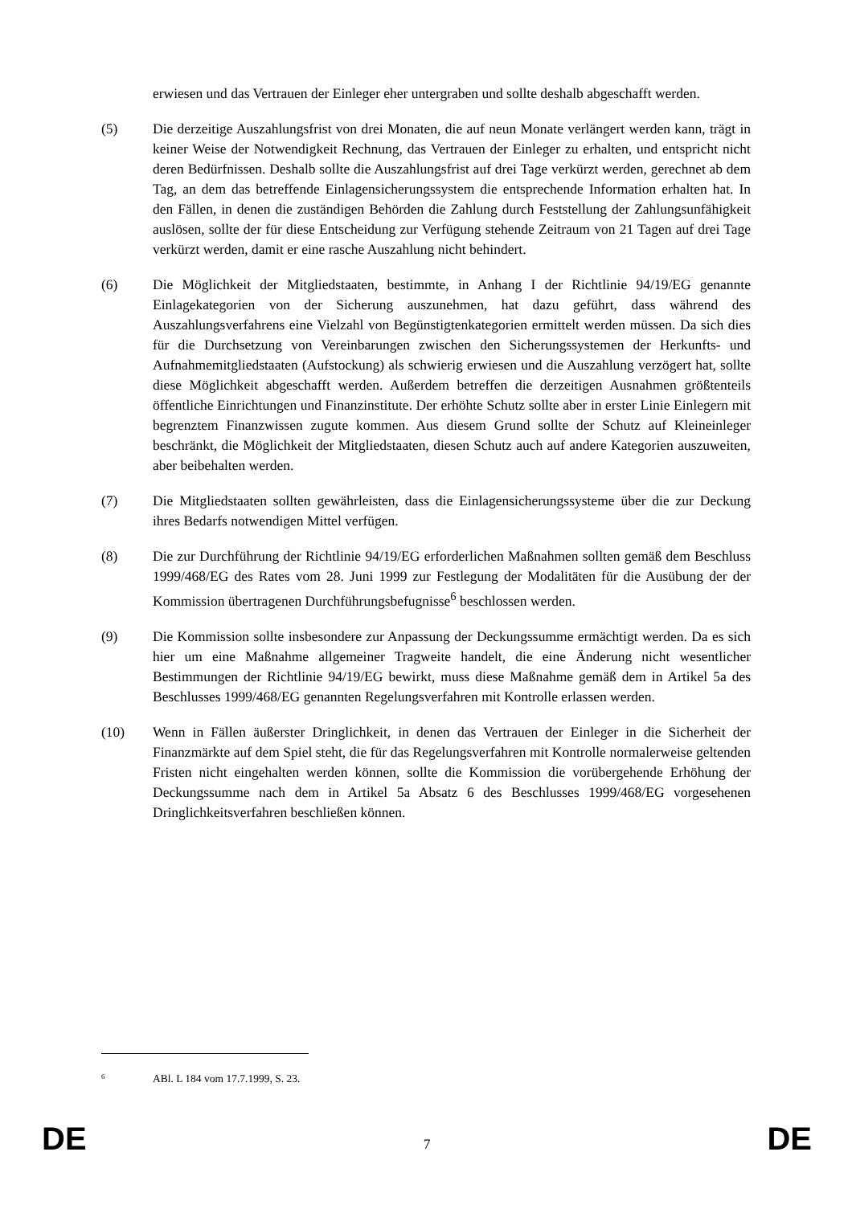erwiesen und das Vertrauen der Einleger eher untergraben und sollte deshalb abgeschafft werden.
(5) Die derzeitige Auszahlungsfrist von drei Monaten, die auf neun Monate verlängert werden kann, trägt in keiner Weise der Notwendigkeit Rechnung, das Vertrauen der Einleger zu erhalten, und entspricht nicht deren Bedürfnissen. Deshalb sollte die Auszahlungsfrist auf drei Tage verkürzt werden, gerechnet ab dem Tag, an dem das betreffende Einlagensicherungssystem die entsprechende Information erhalten hat. In den Fällen, in denen die zuständigen Behörden die Zahlung durch Feststellung der Zahlungsunfähigkeit auslösen, sollte der für diese Entscheidung zur Verfügung stehende Zeitraum von 21 Tagen auf drei Tage verkürzt werden, damit er eine rasche Auszahlung nicht behindert.
(6) Die Möglichkeit der Mitgliedstaaten, bestimmte, in Anhang I der Richtlinie 94/19/EG genannte Einlagekategorien von der Sicherung auszunehmen, hat dazu geführt, dass während des Auszahlungsverfahrens eine Vielzahl von Begünstigtenkategorien ermittelt werden müssen. Da sich dies für die Durchsetzung von Vereinbarungen zwischen den Sicherungssystemen der Herkunfts- und Aufnahmemitgliedstaaten (Aufstockung) als schwierig erwiesen und die Auszahlung verzögert hat, sollte diese Möglichkeit abgeschafft werden. Außerdem betreffen die derzeitigen Ausnahmen größtenteils öffentliche Einrichtungen und Finanzinstitute. Der erhöhte Schutz sollte aber in erster Linie Einlegern mit begrenztem Finanzwissen zugute kommen. Aus diesem Grund sollte der Schutz auf Kleineinleger beschränkt, die Möglichkeit der Mitgliedstaaten, diesen Schutz auch auf andere Kategorien auszuweiten, aber beibehalten werden.
(7) Die Mitgliedstaaten sollten gewährleisten, dass die Einlagensicherungssysteme über die zur Deckung ihres Bedarfs notwendigen Mittel verfügen.
(8) Die zur Durchführung der Richtlinie 94/19/EG erforderlichen Maßnahmen sollten gemäß dem Beschluss 1999/468/EG des Rates vom 28. Juni 1999 zur Festlegung der Modalitäten für die Ausübung der der Kommission übertragenen Durchführungsbefugnisse<sup>6</sup> beschlossen werden.
(9) Die Kommission sollte insbesondere zur Anpassung der Deckungssumme ermächtigt werden. Da es sich hier um eine Maßnahme allgemeiner Tragweite handelt, die eine Änderung nicht wesentlicher Bestimmungen der Richtlinie 94/19/EG bewirkt, muss diese Maßnahme gemäß dem in Artikel 5a des Beschlusses 1999/468/EG genannten Regelungsverfahren mit Kontrolle erlassen werden.
(10) Wenn in Fällen äußerster Dringlichkeit, in denen das Vertrauen der Einleger in die Sicherheit der Finanzmärkte auf dem Spiel steht, die für das Regelungsverfahren mit Kontrolle normalerweise geltenden Fristen nicht eingehalten werden können, sollte die Kommission die vorübergehende Erhöhung der Deckungssumme nach dem in Artikel 5a Absatz 6 des Beschlusses 1999/468/EG vorgesehenen Dringlichkeitsverfahren beschließen können.
<sup>6</sup> ABl. L 184 vom 17.7.1999, S. 23.
DE 7 DE